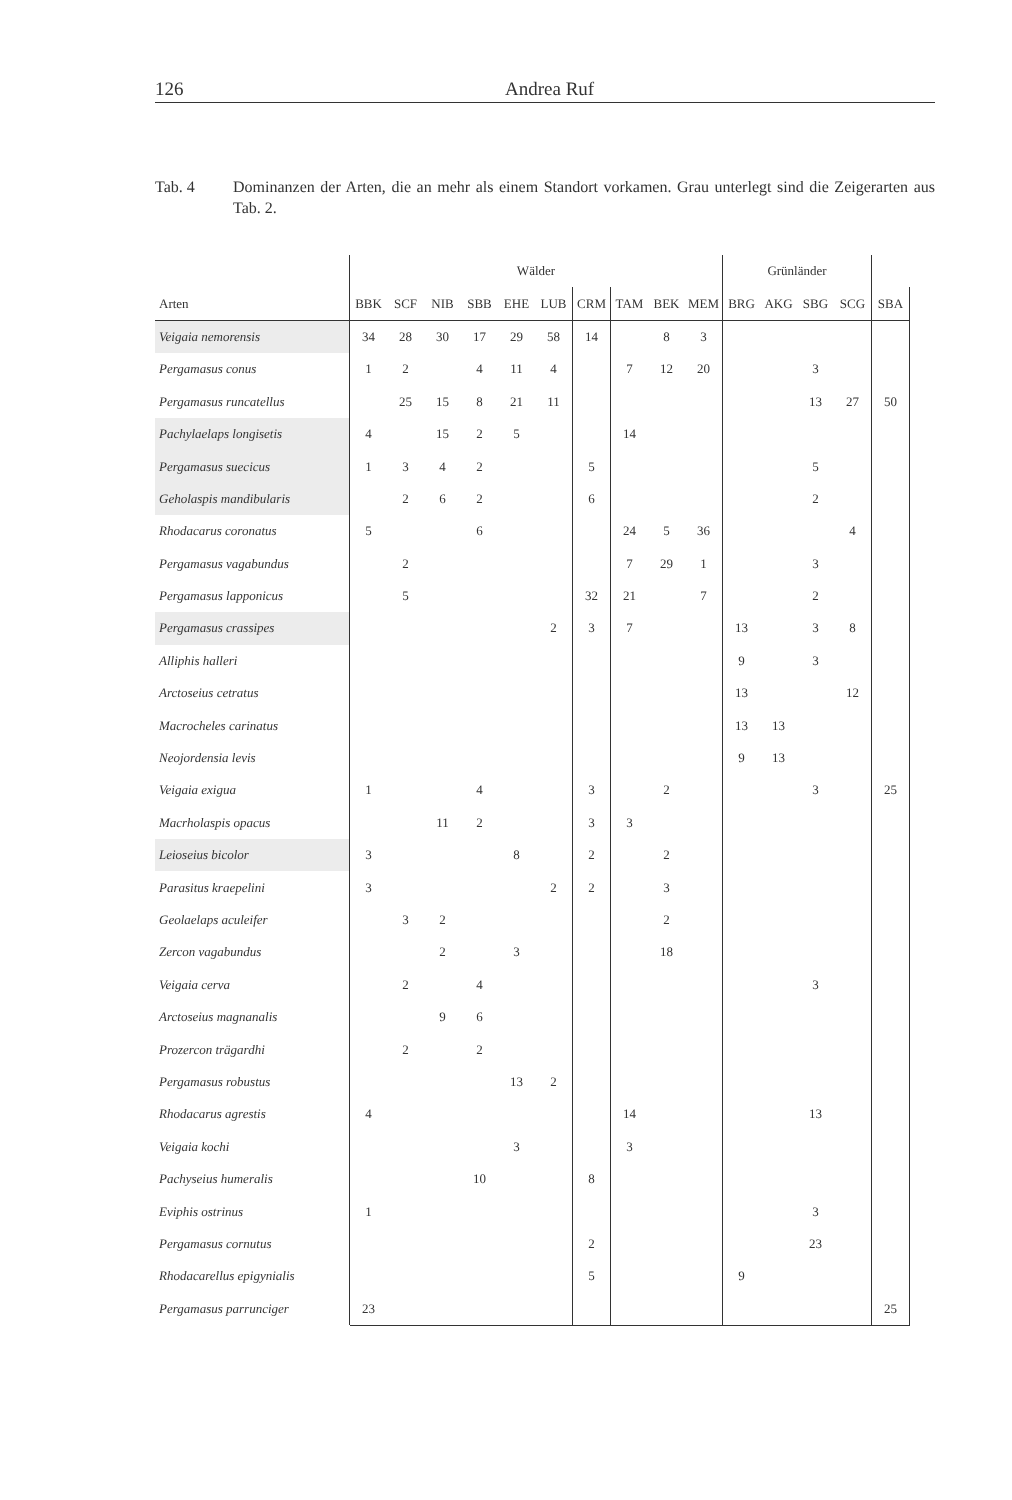126 Andrea Ruf
Tab. 4 Dominanzen der Arten, die an mehr als einem Standort vorkamen. Grau unterlegt sind die Zeigerarten aus Tab. 2.
| | Wälder | | | | | | | | | | Grünländer | | | | |
| --- | --- | --- | --- | --- | --- | --- | --- | --- | --- | --- | --- | --- | --- | --- | --- |
| Arten | BBK | SCF | NIB | SBB | EHE | LUB | CRM | TAM | BEK | MEM | BRG | AKG | SBG | SCG | SBA |
| Veigaia nemorensis | 34 | 28 | 30 | 17 | 29 | 58 | 14 | | 8 | 3 | | | | | |
| Pergamasus conus | 1 | 2 | | 4 | 11 | 4 | | 7 | 12 | 20 | | | 3 | | |
| Pergamasus runcatellus | | 25 | 15 | 8 | 21 | 11 | | | | | | | 13 | 27 | 50 |
| Pachylaelaps longisetis | 4 | | 15 | 2 | 5 | | | 14 | | | | | | | |
| Pergamasus suecicus | 1 | 3 | 4 | 2 | | | 5 | | | | | | 5 | | |
| Geholaspis mandibularis | | 2 | 6 | 2 | | | 6 | | | | | | 2 | | |
| Rhodacarus coronatus | 5 | | | 6 | | | | 24 | 5 | 36 | | | | 4 | |
| Pergamasus vagabundus | | 2 | | | | | | 7 | 29 | 1 | | | 3 | | |
| Pergamasus lapponicus | | 5 | | | | | 32 | 21 | | 7 | | | 2 | | |
| Pergamasus crassipes | | | | | | 2 | 3 | 7 | | | 13 | | 3 | 8 | |
| Alliphis halleri | | | | | | | | | | | 9 | | 3 | | |
| Arctoseius cetratus | | | | | | | | | | | 13 | | | 12 | |
| Macrocheles carinatus | | | | | | | | | | | 13 | 13 | | | |
| Neojordensia levis | | | | | | | | | | | 9 | 13 | | | |
| Veigaia exigua | 1 | | | 4 | | | 3 | | 2 | | | | 3 | | 25 |
| Macrholaspis opacus | | | 11 | 2 | | | 3 | 3 | | | | | | | |
| Leioseius bicolor | 3 | | | | 8 | | 2 | | 2 | | | | | | |
| Parasitus kraepelini | 3 | | | | | 2 | 2 | | 3 | | | | | | |
| Geolaelaps aculeifer | | 3 | 2 | | | | | | 2 | | | | | | |
| Zercon vagabundus | | | 2 | | 3 | | | | 18 | | | | | | |
| Veigaia cerva | | 2 | | 4 | | | | | | | | | 3 | | |
| Arctoseius magnanalis | | | 9 | 6 | | | | | | | | | | | |
| Prozercon trägardhi | | 2 | | 2 | | | | | | | | | | | |
| Pergamasus robustus | | | | | 13 | 2 | | | | | | | | | |
| Rhodacarus agrestis | 4 | | | | | | | 14 | | | | | 13 | | |
| Veigaia kochi | | | | | 3 | | | 3 | | | | | | | |
| Pachyseius humeralis | | | | 10 | | | 8 | | | | | | | | |
| Eviphis ostrinus | 1 | | | | | | | | | | | | 3 | | |
| Pergamasus cornutus | | | | | | | 2 | | | | | | 23 | | |
| Rhodacarellus epigynialis | | | | | | | 5 | | | | 9 | | | | |
| Pergamasus parrunciger | 23 | | | | | | | | | | | | | | 25 |